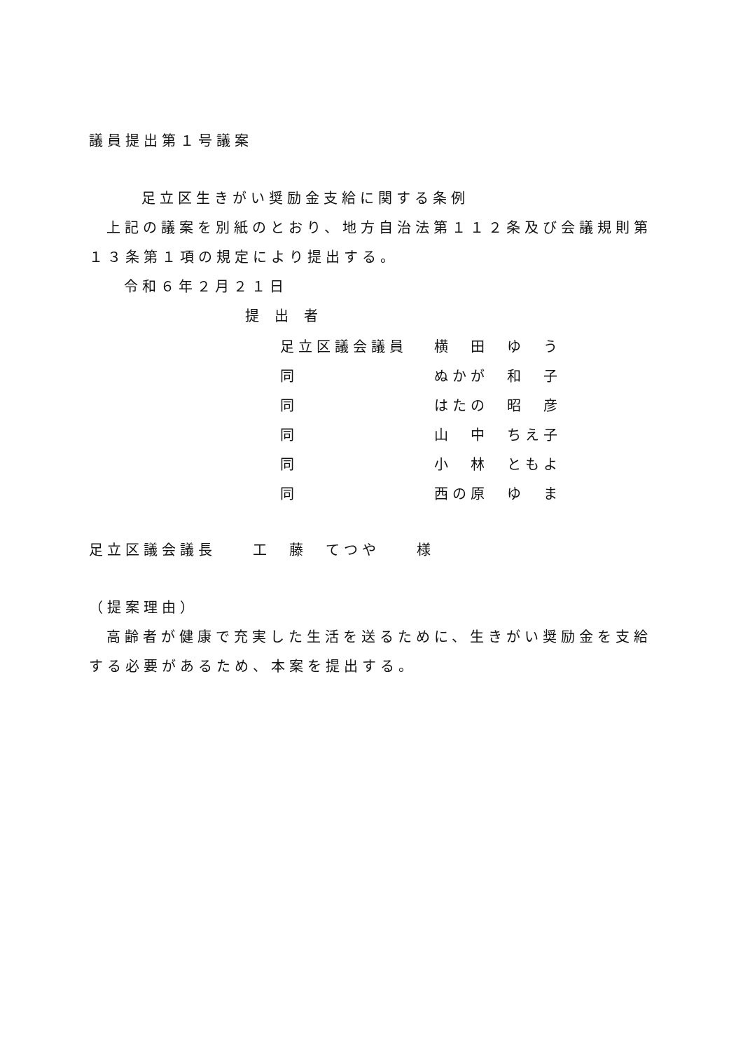議員提出第１号議案
足立区生きがい奨励金支給に関する条例
上記の議案を別紙のとおり、地方自治法第１１２条及び会議規則第１３条第１項の規定により提出する。
令和６年２月２１日
提出者
| 足立区議会議員 | 横 田 ゆ う |
| 同 | ぬかが 和 子 |
| 同 | はたの 昭 彦 |
| 同 | 山 中 ちえ子 |
| 同 | 小 林 ともよ |
| 同 | 西の原 ゆ ま |
足立区議会議長　　工　藤　てつや　　様
（提案理由）
高齢者が健康で充実した生活を送るために、生きがい奨励金を支給する必要があるため、本案を提出する。